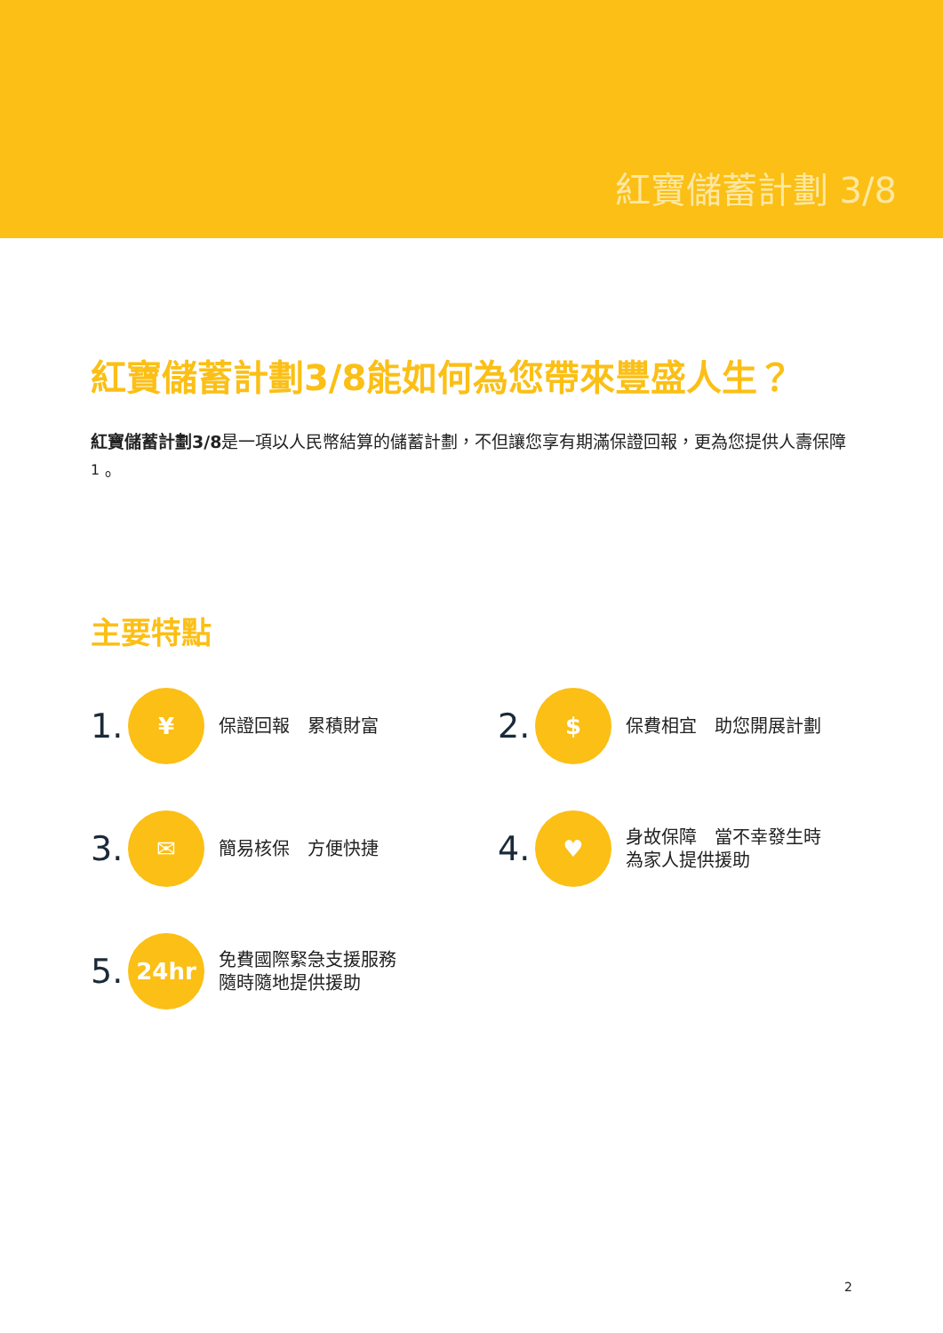紅寶儲蓄計劃 3/8
紅寶儲蓄計劃3/8能如何為您帶來豐盛人生？
紅寶儲蓄計劃3/8是一項以人民幣結算的儲蓄計劃，不但讓您享有期滿保證回報，更為您提供人壽保障<sup>1</sup>。
主要特點
1. ¥ 保證回報　累積財富
2. $ 保費相宜　助您開展計劃
3. ✉ 簡易核保　方便快捷
4. ♥ 身故保障　當不幸發生時
為家人提供援助
5. 24hr 免費國際緊急支援服務
隨時隨地提供援助
2